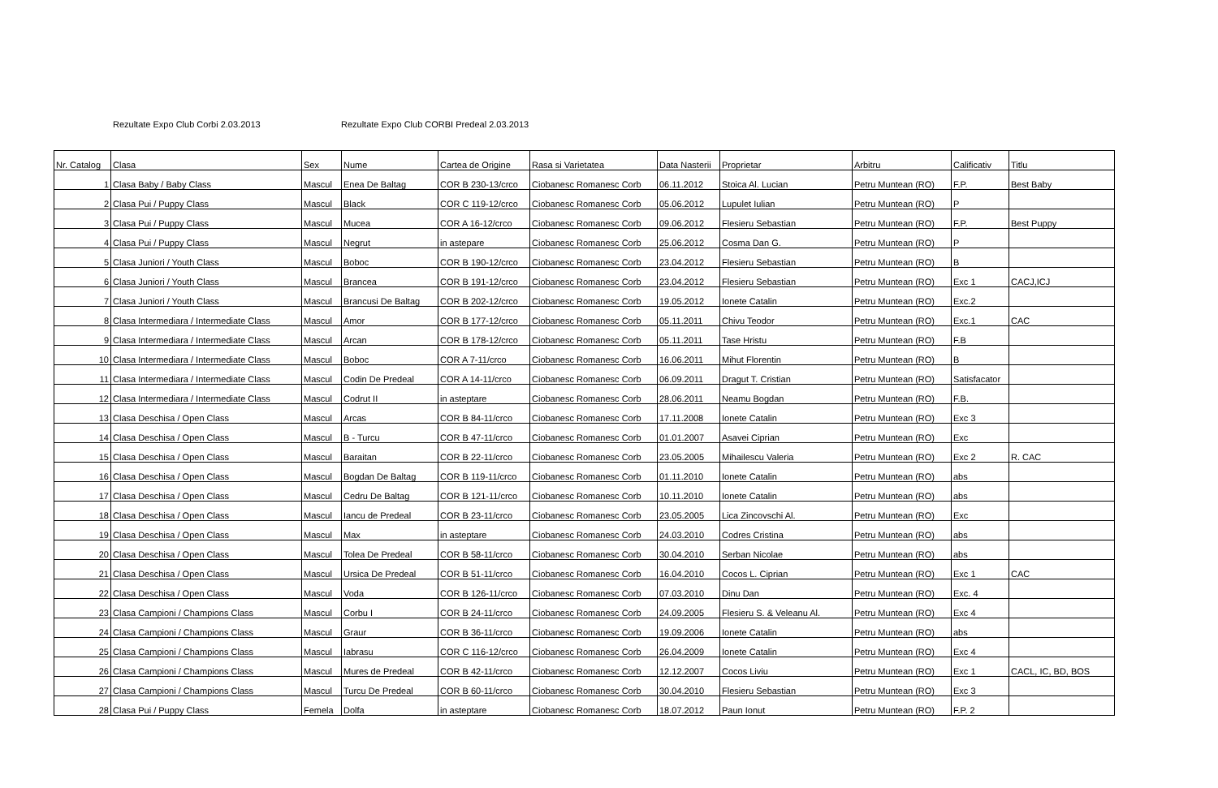Rezultate Expo Club Corbi 2.03.2013 Rezultate Expo Club CORBI Predeal 2.03.2013
| Nr. Catalog | Clasa | Sex | Nume | Cartea de Origine | Rasa si Varietatea | Data Nasterii | Proprietar | Arbitru | Calificativ | Titlu |
| --- | --- | --- | --- | --- | --- | --- | --- | --- | --- | --- |
| 1 | Clasa Baby / Baby Class | Mascul | Enea De Baltag | COR B 230-13/crco | Ciobanesc Romanesc Corb | 06.11.2012 | Stoica Al. Lucian | Petru Muntean (RO) | F.P. | Best Baby |
| 2 | Clasa Pui / Puppy Class | Mascul | Black | COR C 119-12/crco | Ciobanesc Romanesc Corb | 05.06.2012 | Lupulet Iulian | Petru Muntean (RO) | P | |
| 3 | Clasa Pui / Puppy Class | Mascul | Mucea | COR A 16-12/crco | Ciobanesc Romanesc Corb | 09.06.2012 | Flesieru Sebastian | Petru Muntean (RO) | F.P. | Best Puppy |
| 4 | Clasa Pui / Puppy Class | Mascul | Negrut | in astepare | Ciobanesc Romanesc Corb | 25.06.2012 | Cosma Dan G. | Petru Muntean (RO) | P | |
| 5 | Clasa Juniori / Youth Class | Mascul | Boboc | COR B 190-12/crco | Ciobanesc Romanesc Corb | 23.04.2012 | Flesieru Sebastian | Petru Muntean (RO) | B | |
| 6 | Clasa Juniori / Youth Class | Mascul | Brancea | COR B 191-12/crco | Ciobanesc Romanesc Corb | 23.04.2012 | Flesieru Sebastian | Petru Muntean (RO) | Exc 1 | CACJ,ICJ |
| 7 | Clasa Juniori / Youth Class | Mascul | Brancusi De Baltag | COR B 202-12/crco | Ciobanesc Romanesc Corb | 19.05.2012 | Ionete Catalin | Petru Muntean (RO) | Exc.2 | |
| 8 | Clasa Intermediara / Intermediate Class | Mascul | Amor | COR B 177-12/crco | Ciobanesc Romanesc Corb | 05.11.2011 | Chivu Teodor | Petru Muntean (RO) | Exc.1 | CAC |
| 9 | Clasa Intermediara / Intermediate Class | Mascul | Arcan | COR B 178-12/crco | Ciobanesc Romanesc Corb | 05.11.2011 | Tase Hristu | Petru Muntean (RO) | F.B | |
| 10 | Clasa Intermediara / Intermediate Class | Mascul | Boboc | COR A 7-11/crco | Ciobanesc Romanesc Corb | 16.06.2011 | Mihut Florentin | Petru Muntean (RO) | B | |
| 11 | Clasa Intermediara / Intermediate Class | Mascul | Codin De Predeal | COR A 14-11/crco | Ciobanesc Romanesc Corb | 06.09.2011 | Dragut T. Cristian | Petru Muntean (RO) | Satisfacator | |
| 12 | Clasa Intermediara / Intermediate Class | Mascul | Codrut II | in asteptare | Ciobanesc Romanesc Corb | 28.06.2011 | Neamu Bogdan | Petru Muntean (RO) | F.B. | |
| 13 | Clasa Deschisa / Open Class | Mascul | Arcas | COR B 84-11/crco | Ciobanesc Romanesc Corb | 17.11.2008 | Ionete Catalin | Petru Muntean (RO) | Exc 3 | |
| 14 | Clasa Deschisa / Open Class | Mascul | B - Turcu | COR B 47-11/crco | Ciobanesc Romanesc Corb | 01.01.2007 | Asavei Ciprian | Petru Muntean (RO) | Exc | |
| 15 | Clasa Deschisa / Open Class | Mascul | Baraitan | COR B 22-11/crco | Ciobanesc Romanesc Corb | 23.05.2005 | Mihailescu Valeria | Petru Muntean (RO) | Exc 2 | R. CAC |
| 16 | Clasa Deschisa / Open Class | Mascul | Bogdan De Baltag | COR B 119-11/crco | Ciobanesc Romanesc Corb | 01.11.2010 | Ionete Catalin | Petru Muntean (RO) | abs | |
| 17 | Clasa Deschisa / Open Class | Mascul | Cedru De Baltag | COR B 121-11/crco | Ciobanesc Romanesc Corb | 10.11.2010 | Ionete Catalin | Petru Muntean (RO) | abs | |
| 18 | Clasa Deschisa / Open Class | Mascul | Iancu de Predeal | COR B 23-11/crco | Ciobanesc Romanesc Corb | 23.05.2005 | Lica Zincovschi Al. | Petru Muntean (RO) | Exc | |
| 19 | Clasa Deschisa / Open Class | Mascul | Max | in asteptare | Ciobanesc Romanesc Corb | 24.03.2010 | Codres Cristina | Petru Muntean (RO) | abs | |
| 20 | Clasa Deschisa / Open Class | Mascul | Tolea De Predeal | COR B 58-11/crco | Ciobanesc Romanesc Corb | 30.04.2010 | Serban Nicolae | Petru Muntean (RO) | abs | |
| 21 | Clasa Deschisa / Open Class | Mascul | Ursica De Predeal | COR B 51-11/crco | Ciobanesc Romanesc Corb | 16.04.2010 | Cocos L. Ciprian | Petru Muntean (RO) | Exc 1 | CAC |
| 22 | Clasa Deschisa / Open Class | Mascul | Voda | COR B 126-11/crco | Ciobanesc Romanesc Corb | 07.03.2010 | Dinu Dan | Petru Muntean (RO) | Exc. 4 | |
| 23 | Clasa Campioni / Champions Class | Mascul | Corbu I | COR B 24-11/crco | Ciobanesc Romanesc Corb | 24.09.2005 | Flesieru S. & Veleanu Al. | Petru Muntean (RO) | Exc 4 | |
| 24 | Clasa Campioni / Champions Class | Mascul | Graur | COR B 36-11/crco | Ciobanesc Romanesc Corb | 19.09.2006 | Ionete Catalin | Petru Muntean (RO) | abs | |
| 25 | Clasa Campioni / Champions Class | Mascul | Iabrasu | COR C 116-12/crco | Ciobanesc Romanesc Corb | 26.04.2009 | Ionete Catalin | Petru Muntean (RO) | Exc 4 | |
| 26 | Clasa Campioni / Champions Class | Mascul | Mures de Predeal | COR B 42-11/crco | Ciobanesc Romanesc Corb | 12.12.2007 | Cocos Liviu | Petru Muntean (RO) | Exc 1 | CACL, IC, BD, BOS |
| 27 | Clasa Campioni / Champions Class | Mascul | Turcu De Predeal | COR B 60-11/crco | Ciobanesc Romanesc Corb | 30.04.2010 | Flesieru Sebastian | Petru Muntean (RO) | Exc 3 | |
| 28 | Clasa Pui / Puppy Class | Femela | Dolfa | in asteptare | Ciobanesc Romanesc Corb | 18.07.2012 | Paun Ionut | Petru Muntean (RO) | F.P. 2 | |